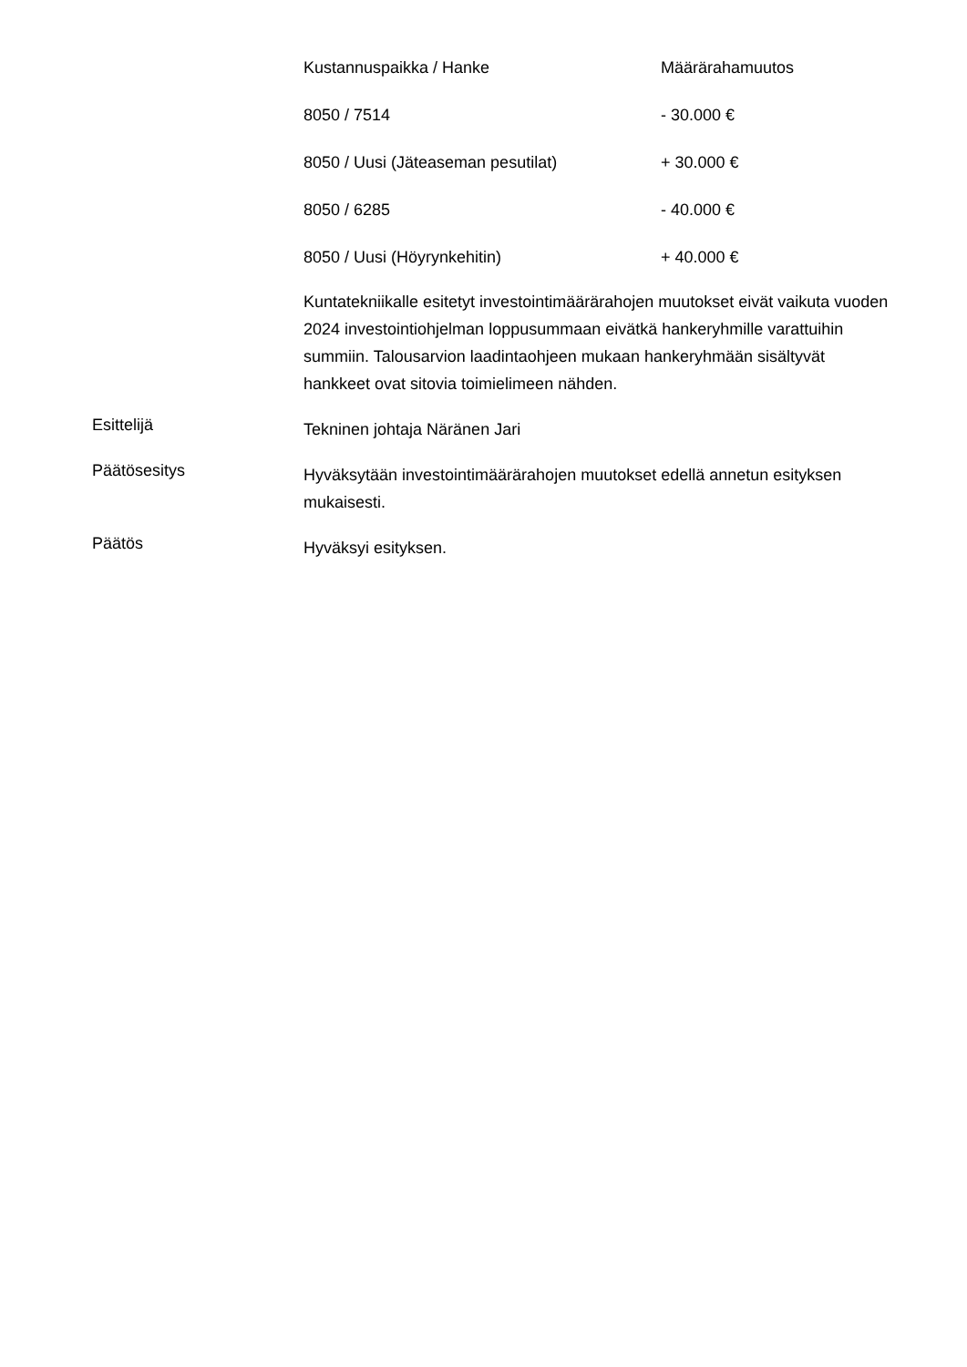| Kustannuspaikka / Hanke | Määrärahamuutos |
| 8050 / 7514 | - 30.000 € |
| 8050 / Uusi (Jäteaseman pesutilat) | + 30.000 € |
| 8050 / 6285 | - 40.000 € |
| 8050 / Uusi (Höyrynkehitin) | + 40.000 € |
Kuntatekniikalle esitetyt investointimäärärahojen muutokset eivät vaikuta vuoden 2024 investointiohjelman loppusummaan eivätkä hankeryhmille varattuihin summiin. Talousarvion laadintaohjeen mukaan hankeryhmään sisältyvät hankkeet ovat sitovia toimielimeen nähden.
Esittelijä
Tekninen johtaja Näränen Jari
Päätösesitys
Hyväksytään investointimäärärahojen muutokset edellä annetun esityksen mukaisesti.
Päätös
Hyväksyi esityksen.